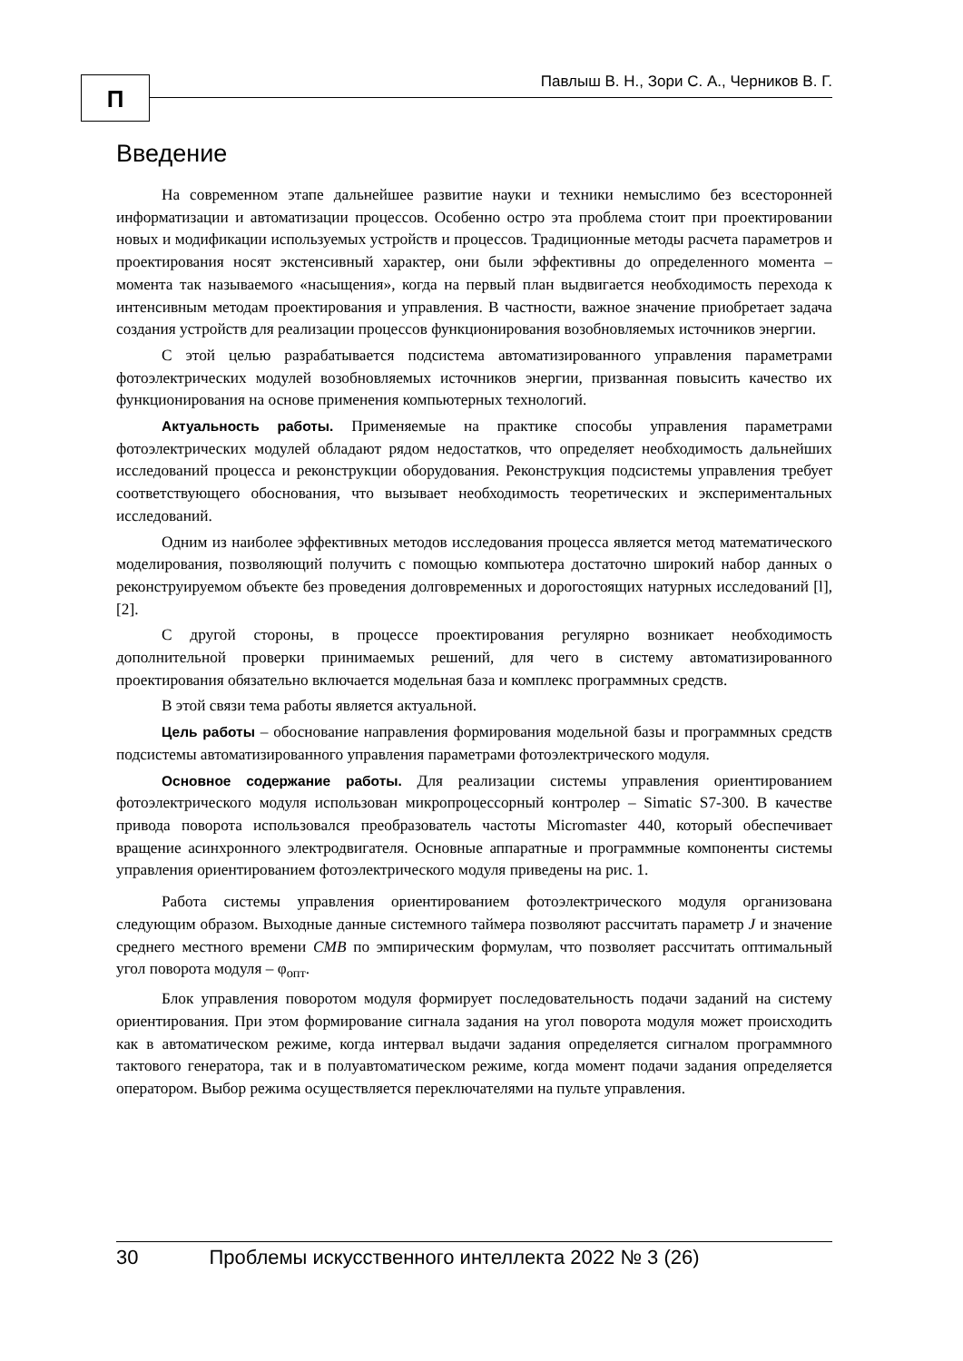П
Павлыш В. Н., Зори С. А., Черников В. Г.
Введение
На современном этапе дальнейшее развитие науки и техники немыслимо без всесторонней информатизации и автоматизации процессов. Особенно остро эта проблема стоит при проектировании новых и модификации используемых устройств и процессов. Традиционные методы расчета параметров и проектирования носят экстенсивный характер, они были эффективны до определенного момента – момента так называемого «насыщения», когда на первый план выдвигается необходимость перехода к интенсивным методам проектирования и управления. В частности, важное значение приобретает задача создания устройств для реализации процессов функционирования возобновляемых источников энергии.
С этой целью разрабатывается подсистема автоматизированного управления параметрами фотоэлектрических модулей возобновляемых источников энергии, призванная повысить качество их функционирования на основе применения компьютерных технологий.
Актуальность работы. Применяемые на практике способы управления параметрами фотоэлектрических модулей обладают рядом недостатков, что определяет необходимость дальнейших исследований процесса и реконструкции оборудования. Реконструкция подсистемы управления требует соответствующего обоснования, что вызывает необходимость теоретических и экспериментальных исследований.
Одним из наиболее эффективных методов исследования процесса является метод математического моделирования, позволяющий получить с помощью компьютера достаточно широкий набор данных о реконструируемом объекте без проведения долговременных и дорогостоящих натурных исследований [l], [2].
С другой стороны, в процессе проектирования регулярно возникает необходимость дополнительной проверки принимаемых решений, для чего в систему автоматизированного проектирования обязательно включается модельная база и комплекс программных средств.
В этой связи тема работы является актуальной.
Цель работы – обоснование направления формирования модельной базы и программных средств подсистемы автоматизированного управления параметрами фотоэлектрического модуля.
Основное содержание работы. Для реализации системы управления ориентированием фотоэлектрического модуля использован микропроцессорный контролер – Simatic S7-300. В качестве привода поворота использовался преобразователь частоты Micromaster 440, который обеспечивает вращение асинхронного электродвигателя. Основные аппаратные и программные компоненты системы управления ориентированием фотоэлектрического модуля приведены на рис. 1.
Работа системы управления ориентированием фотоэлектрического модуля организована следующим образом. Выходные данные системного таймера позволяют рассчитать параметр J и значение среднего местного времени СМВ по эмпирическим формулам, что позволяет рассчитать оптимальный угол поворота модуля – φ<sub>опт</sub>.
Блок управления поворотом модуля формирует последовательность подачи заданий на систему ориентирования. При этом формирование сигнала задания на угол поворота модуля может происходить как в автоматическом режиме, когда интервал выдачи задания определяется сигналом программного тактового генератора, так и в полуавтоматическом режиме, когда момент подачи задания определяется оператором. Выбор режима осуществляется переключателями на пульте управления.
30 Проблемы искусственного интеллекта 2022 № 3 (26)